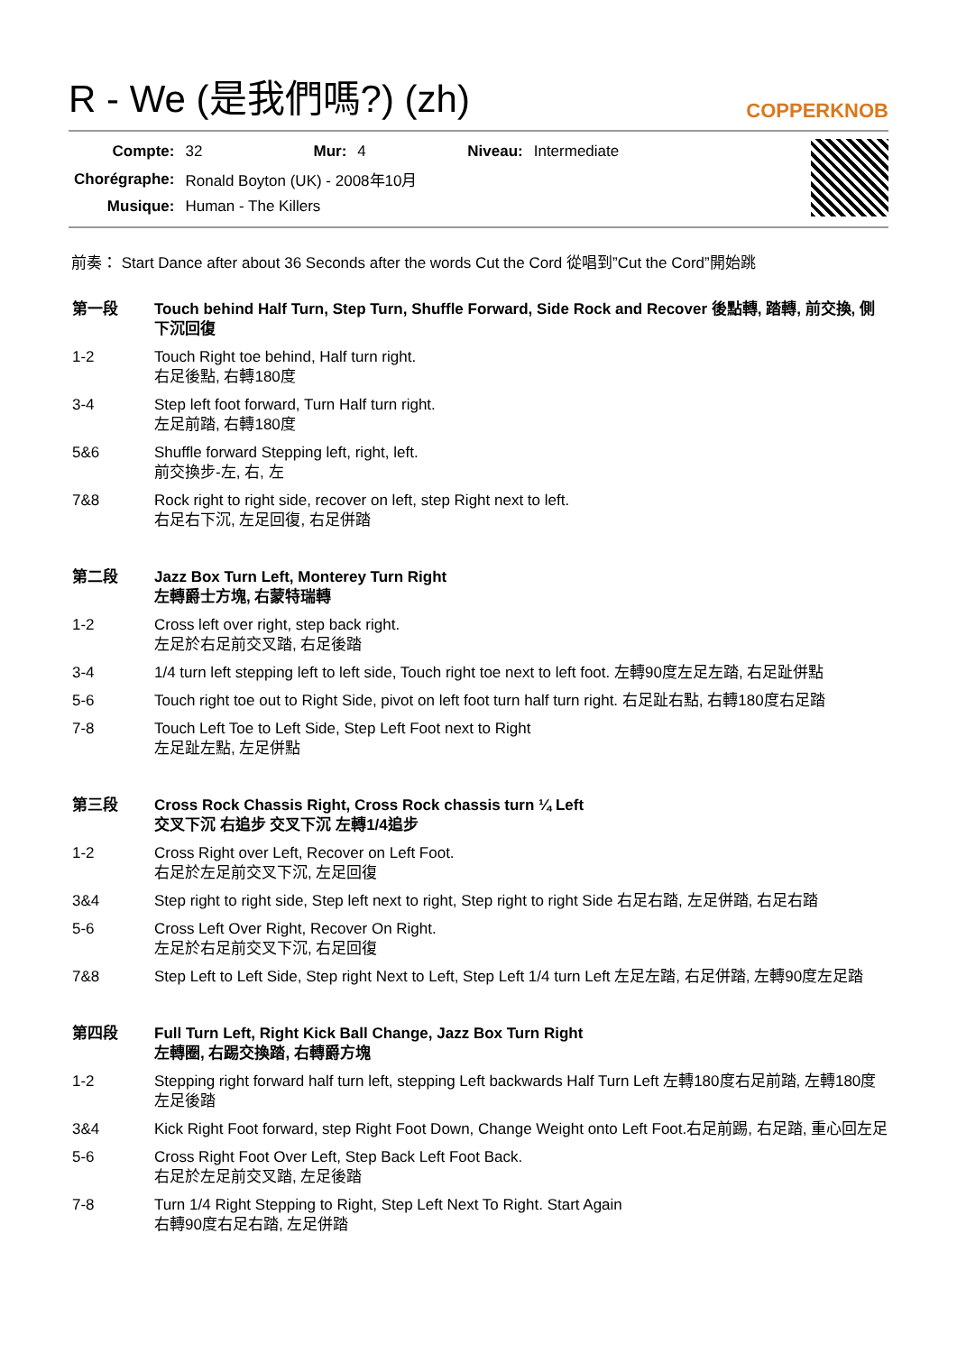R - We (是我們嗎?) (zh)
COPPERKNOB
| Compte: | 32 | Mur: | 4 | Niveau: | Intermediate |
| Chorégraphe: | Ronald Boyton (UK) - 2008年10月 | | | | |
| Musique: | Human - The Killers | | | | |
前奏： Start Dance after about 36 Seconds after the words Cut the Cord 從唱到”Cut the Cord”開始跳
第一段 Touch behind Half Turn, Step Turn, Shuffle Forward, Side Rock and Recover 後點轉, 踏轉, 前交換, 側下沉回復
1-2 Touch Right toe behind, Half turn right.
右足後點, 右轉180度
3-4 Step left foot forward, Turn Half turn right.
左足前踏, 右轉180度
5&6 Shuffle forward Stepping left, right, left.
前交換步-左, 右, 左
7&8 Rock right to right side, recover on left, step Right next to left.
右足右下沉, 左足回復, 右足併踏
第二段 Jazz Box Turn Left, Monterey Turn Right
左轉爵士方塊, 右蒙特瑞轉
1-2 Cross left over right, step back right.
左足於右足前交叉踏, 右足後踏
3-4 1/4 turn left stepping left to left side, Touch right toe next to left foot. 左轉90度左足左踏, 右足趾併點
5-6 Touch right toe out to Right Side, pivot on left foot turn half turn right. 右足趾右點, 右轉180度右足踏
7-8 Touch Left Toe to Left Side, Step Left Foot next to Right
左足趾左點, 左足併點
第三段 Cross Rock Chassis Right, Cross Rock chassis turn ¼ Left
交叉下沉 右追步 交叉下沉 左轉1/4追步
1-2 Cross Right over Left, Recover on Left Foot.
右足於左足前交叉下沉, 左足回復
3&4 Step right to right side, Step left next to right, Step right to right Side 右足右踏, 左足併踏, 右足右踏
5-6 Cross Left Over Right, Recover On Right.
左足於右足前交叉下沉, 右足回復
7&8 Step Left to Left Side, Step right Next to Left, Step Left 1/4 turn Left 左足左踏, 右足併踏, 左轉90度左足踏
第四段 Full Turn Left, Right Kick Ball Change, Jazz Box Turn Right
左轉圈, 右踢交換踏, 右轉爵方塊
1-2 Stepping right forward half turn left, stepping Left backwards Half Turn Left 左轉180度右足前踏, 左轉180度左足後踏
3&4 Kick Right Foot forward, step Right Foot Down, Change Weight onto Left Foot.右足前踢, 右足踏, 重心回左足
5-6 Cross Right Foot Over Left, Step Back Left Foot Back.
右足於左足前交叉踏, 左足後踏
7-8 Turn 1/4 Right Stepping to Right, Step Left Next To Right. Start Again
右轉90度右足右踏, 左足併踏